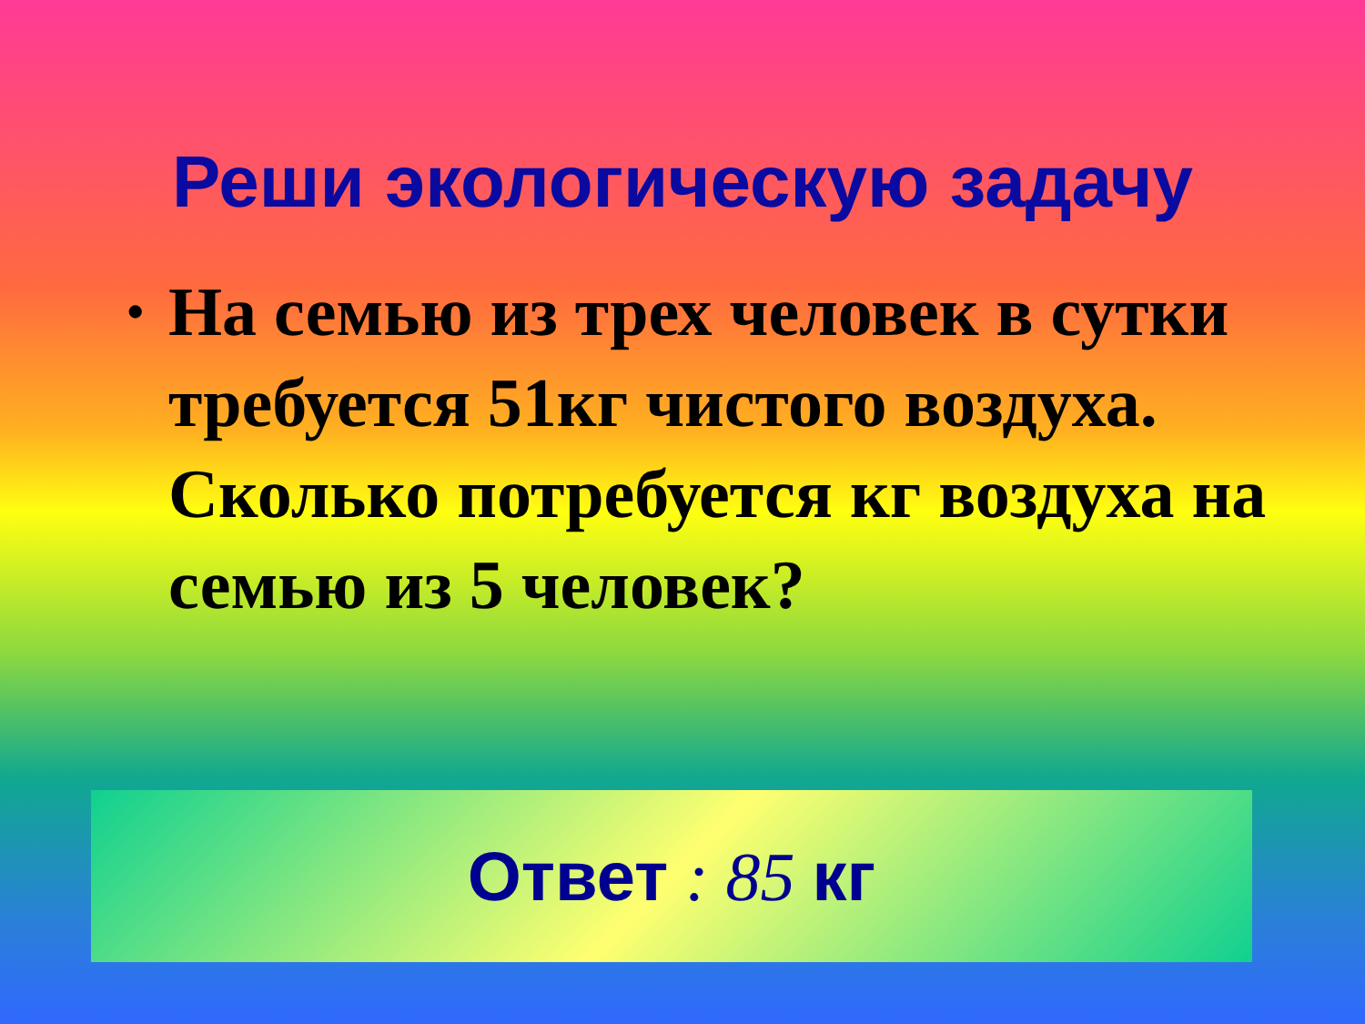Реши экологическую задачу
• На семью из трех человек в сутки требуется 51кг чистого воздуха. Сколько потребуется кг воздуха на семью из 5 человек?
Ответ : 85 кг